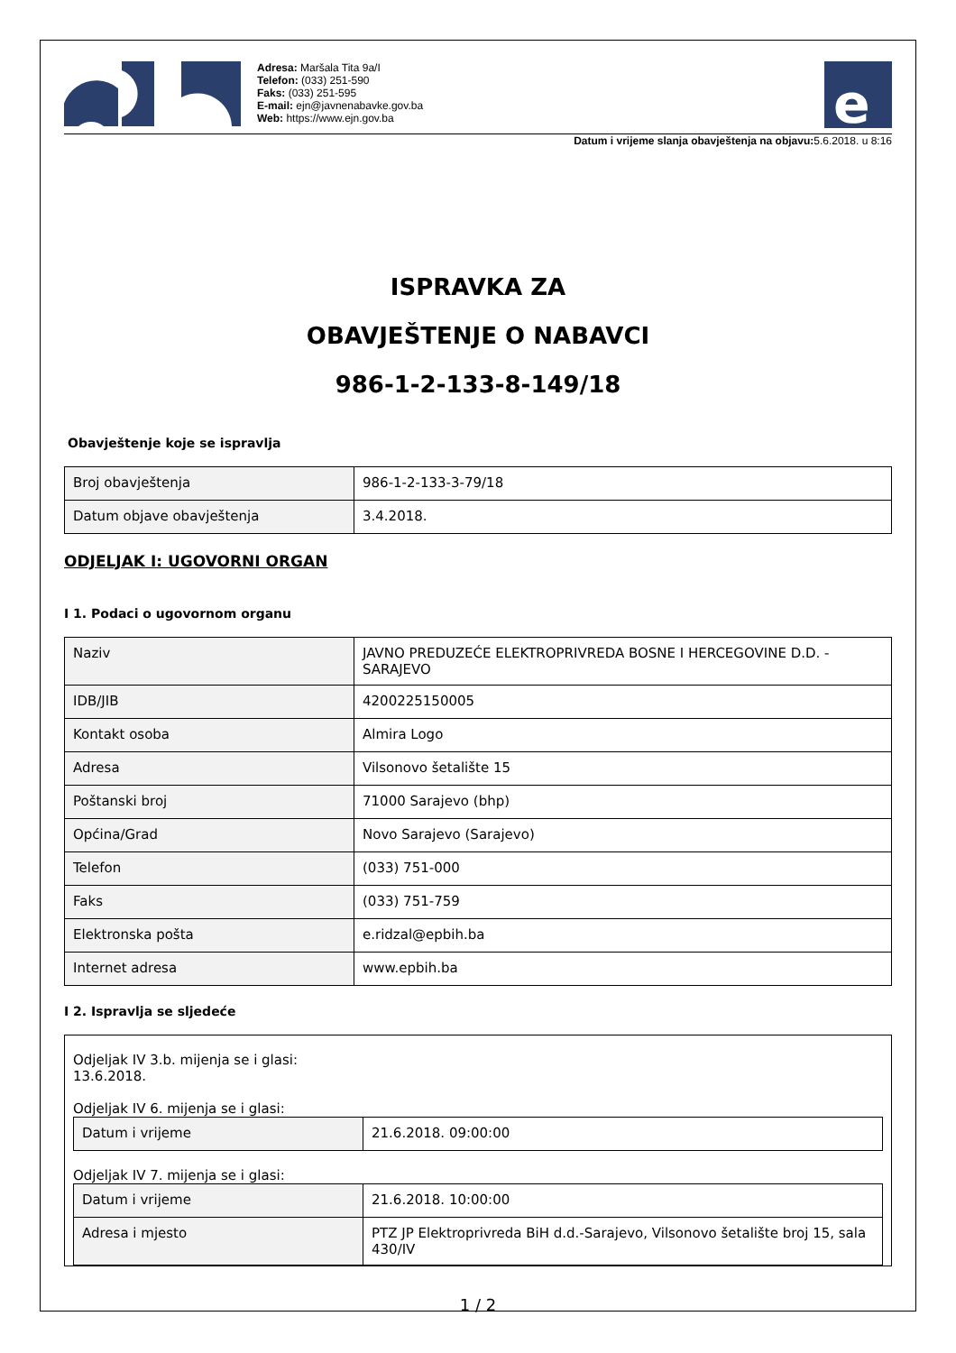Adresa: Maršala Tita 9a/I
Telefon: (033) 251-590
Faks: (033) 251-595
E-mail: ejn@javnenabavke.gov.ba
Web: https://www.ejn.gov.ba
e
Datum i vrijeme slanja obavještenja na objavu: 5.6.2018. u 8:16
ISPRAVKA ZA
OBAVJEŠTENJE O NABAVCI
986-1-2-133-8-149/18
Obavještenje koje se ispravlja
| Broj obavještenja | 986-1-2-133-3-79/18 |
| Datum objave obavještenja | 3.4.2018. |
ODJELJAK I: UGOVORNI ORGAN
I 1. Podaci o ugovornom organu
| Naziv | JAVNO PREDUZEĆE ELEKTROPRIVREDA BOSNE I HERCEGOVINE D.D. - SARAJEVO |
| IDB/JIB | 4200225150005 |
| Kontakt osoba | Almira Logo |
| Adresa | Vilsonovo šetalište 15 |
| Poštanski broj | 71000 Sarajevo (bhp) |
| Općina/Grad | Novo Sarajevo (Sarajevo) |
| Telefon | (033) 751-000 |
| Faks | (033) 751-759 |
| Elektronska pošta | e.ridzal@epbih.ba |
| Internet adresa | www.epbih.ba |
I 2. Ispravlja se sljedeće
Odjeljak IV 3.b. mijenja se i glasi:
13.6.2018.
Odjeljak IV 6. mijenja se i glasi:
| Datum i vrijeme | 21.6.2018. 09:00:00 |
Odjeljak IV 7. mijenja se i glasi:
| Datum i vrijeme | 21.6.2018. 10:00:00 |
| Adresa i mjesto | PTZ JP Elektroprivreda BiH d.d.-Sarajevo, Vilsonovo šetalište broj 15, sala 430/IV |
1 / 2